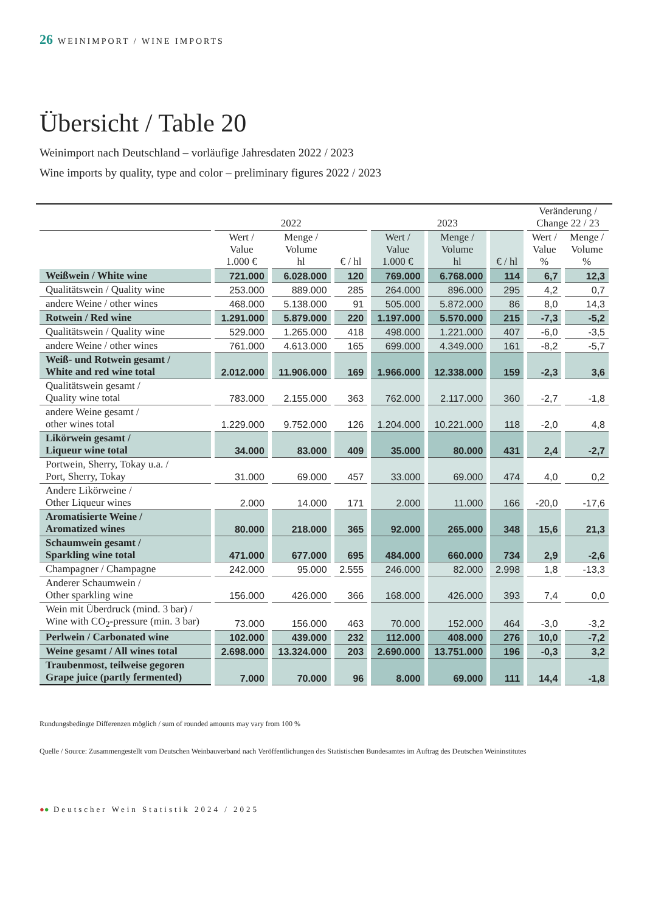26 WEINIMPORT / WINE IMPORTS
Übersicht / Table 20
Weinimport nach Deutschland – vorläufige Jahresdaten 2022 / 2023
Wine imports by quality, type and color – preliminary figures 2022 / 2023
| | 2022 | | | 2023 | | | Veränderung / Change 22 / 23 | |
| --- | --- | --- | --- | --- | --- | --- | --- | --- |
| | Wert / Value 1.000 € | Menge / Volume hl | € / hl | Wert / Value 1.000 € | Menge / Volume hl | € / hl | Wert / Value % | Menge / Volume % |
| Weißwein / White wine | 721.000 | 6.028.000 | 120 | 769.000 | 6.768.000 | 114 | 6,7 | 12,3 |
| Qualitätswein / Quality wine | 253.000 | 889.000 | 285 | 264.000 | 896.000 | 295 | 4,2 | 0,7 |
| andere Weine / other wines | 468.000 | 5.138.000 | 91 | 505.000 | 5.872.000 | 86 | 8,0 | 14,3 |
| Rotwein / Red wine | 1.291.000 | 5.879.000 | 220 | 1.197.000 | 5.570.000 | 215 | -7,3 | -5,2 |
| Qualitätswein / Quality wine | 529.000 | 1.265.000 | 418 | 498.000 | 1.221.000 | 407 | -6,0 | -3,5 |
| andere Weine / other wines | 761.000 | 4.613.000 | 165 | 699.000 | 4.349.000 | 161 | -8,2 | -5,7 |
| Weiß- und Rotwein gesamt / White and red wine total | 2.012.000 | 11.906.000 | 169 | 1.966.000 | 12.338.000 | 159 | -2,3 | 3,6 |
| Qualitätswein gesamt / Quality wine total | 783.000 | 2.155.000 | 363 | 762.000 | 2.117.000 | 360 | -2,7 | -1,8 |
| andere Weine gesamt / other wines total | 1.229.000 | 9.752.000 | 126 | 1.204.000 | 10.221.000 | 118 | -2,0 | 4,8 |
| Likörwein gesamt / Liqueur wine total | 34.000 | 83.000 | 409 | 35.000 | 80.000 | 431 | 2,4 | -2,7 |
| Portwein, Sherry, Tokay u.a. / Port, Sherry, Tokay | 31.000 | 69.000 | 457 | 33.000 | 69.000 | 474 | 4,0 | 0,2 |
| Andere Likörweine / Other Liqueur wines | 2.000 | 14.000 | 171 | 2.000 | 11.000 | 166 | -20,0 | -17,6 |
| Aromatisierte Weine / Aromatized wines | 80.000 | 218.000 | 365 | 92.000 | 265.000 | 348 | 15,6 | 21,3 |
| Schaumwein gesamt / Sparkling wine total | 471.000 | 677.000 | 695 | 484.000 | 660.000 | 734 | 2,9 | -2,6 |
| Champagner / Champagne | 242.000 | 95.000 | 2.555 | 246.000 | 82.000 | 2.998 | 1,8 | -13,3 |
| Anderer Schaumwein / Other sparkling wine | 156.000 | 426.000 | 366 | 168.000 | 426.000 | 393 | 7,4 | 0,0 |
| Wein mit Überdruck (mind. 3 bar) / Wine with CO<sub>2</sub>-pressure (min. 3 bar) | 73.000 | 156.000 | 463 | 70.000 | 152.000 | 464 | -3,0 | -3,2 |
| Perlwein / Carbonated wine | 102.000 | 439.000 | 232 | 112.000 | 408.000 | 276 | 10,0 | -7,2 |
| Weine gesamt / All wines total | 2.698.000 | 13.324.000 | 203 | 2.690.000 | 13.751.000 | 196 | -0,3 | 3,2 |
| Traubenmost, teilweise gegoren Grape juice (partly fermented) | 7.000 | 70.000 | 96 | 8.000 | 69.000 | 111 | 14,4 | -1,8 |
Rundungsbedingte Differenzen möglich / sum of rounded amounts may vary from 100 %
Quelle / Source: Zusammengestellt vom Deutschen Weinbauverband nach Veröffentlichungen des Statistischen Bundesamtes im Auftrag des Deutschen Weininstitutes
●● Deutscher Wein Statistik 2024 / 2025